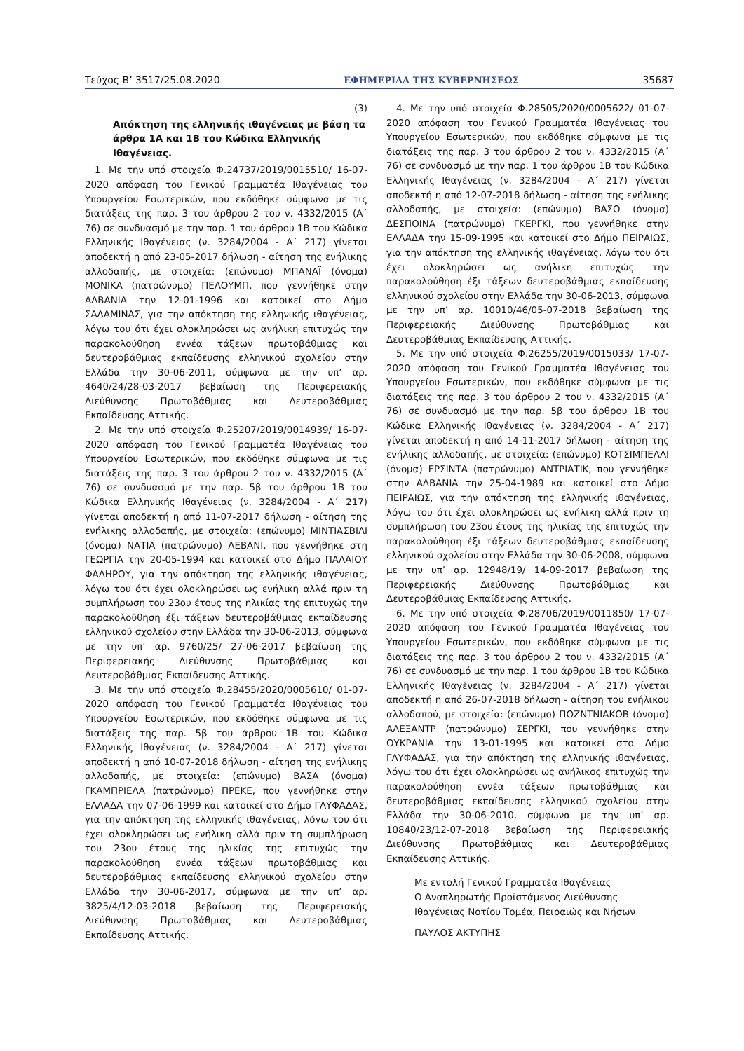Τεύχος Β’ 3517/25.08.2020 ΕΦΗΜΕΡΙΔΑ ΤΗΣ ΚΥΒΕΡΝΗΣΕΩΣ 35687
(3)
Απόκτηση της ελληνικής ιθαγένειας με βάση τα άρθρα 1Α και 1Β του Κώδικα Ελληνικής Ιθαγένειας.
1. Με την υπό στοιχεία Φ.24737/2019/0015510/ 16-07-2020 απόφαση του Γενικού Γραμματέα Ιθαγένειας του Υπουργείου Εσωτερικών, που εκδόθηκε σύμφωνα με τις διατάξεις της παρ. 3 του άρθρου 2 του ν. 4332/2015 (Α΄ 76) σε συνδυασμό με την παρ. 1 του άρθρου 1Β του Κώδικα Ελληνικής Ιθαγένειας (ν. 3284/2004 - Α΄ 217) γίνεται αποδεκτή η από 23-05-2017 δήλωση - αίτηση της ενήλικης αλλοδαπής, με στοιχεία: (επώνυμο) ΜΠΑΝΑΪ (όνομα) ΜΟΝΙΚΑ (πατρώνυμο) ΠΕΛΟΥΜΠ, που γεννήθηκε στην ΑΛΒΑΝΙΑ την 12-01-1996 και κατοικεί στο Δήμο ΣΑΛΑΜΙΝΑΣ, για την απόκτηση της ελληνικής ιθαγένειας, λόγω του ότι έχει ολοκληρώσει ως ανήλικη επιτυχώς την παρακολούθηση εννέα τάξεων πρωτοβάθμιας και δευτεροβάθμιας εκπαίδευσης ελληνικού σχολείου στην Ελλάδα την 30-06-2011, σύμφωνα με την υπ’ αρ. 4640/24/28-03-2017 βεβαίωση της Περιφερειακής Διεύθυνσης Πρωτοβάθμιας και Δευτεροβάθμιας Εκπαίδευσης Αττικής.
2. Με την υπό στοιχεία Φ.25207/2019/0014939/ 16-07-2020 απόφαση του Γενικού Γραμματέα Ιθαγένειας του Υπουργείου Εσωτερικών, που εκδόθηκε σύμφωνα με τις διατάξεις της παρ. 3 του άρθρου 2 του ν. 4332/2015 (Α΄ 76) σε συνδυασμό με την παρ. 5β του άρθρου 1Β του Κώδικα Ελληνικής Ιθαγένειας (ν. 3284/2004 - Α΄ 217) γίνεται αποδεκτή η από 11-07-2017 δήλωση - αίτηση της ενήλικης αλλοδαπής, με στοιχεία: (επώνυμο) ΜΙΝΤΙΑΣΒΙΛΙ (όνομα) ΝΑΤΙΑ (πατρώνυμο) ΛΕΒΑΝΙ, που γεννήθηκε στη ΓΕΩΡΓΙΑ την 20-05-1994 και κατοικεί στο Δήμο ΠΑΛΑΙΟΥ ΦΑΛΗΡΟΥ, για την απόκτηση της ελληνικής ιθαγένειας, λόγω του ότι έχει ολοκληρώσει ως ενήλικη αλλά πριν τη συμπλήρωση του 23ου έτους της ηλικίας της επιτυχώς την παρακολούθηση έξι τάξεων δευτεροβάθμιας εκπαίδευσης ελληνικού σχολείου στην Ελλάδα την 30-06-2013, σύμφωνα με την υπ’ αρ. 9760/25/ 27-06-2017 βεβαίωση της Περιφερειακής Διεύθυνσης Πρωτοβάθμιας και Δευτεροβάθμιας Εκπαίδευσης Αττικής.
3. Με την υπό στοιχεία Φ.28455/2020/0005610/ 01-07-2020 απόφαση του Γενικού Γραμματέα Ιθαγένειας του Υπουργείου Εσωτερικών, που εκδόθηκε σύμφωνα με τις διατάξεις της παρ. 5β του άρθρου 1Β του Κώδικα Ελληνικής Ιθαγένειας (ν. 3284/2004 - Α΄ 217) γίνεται αποδεκτή η από 10-07-2018 δήλωση - αίτηση της ενήλικης αλλοδαπής, με στοιχεία: (επώνυμο) ΒΑΣΑ (όνομα) ΓΚΑΜΠΡΙΕΛΑ (πατρώνυμο) ΠΡΕΚΕ, που γεννήθηκε στην ΕΛΛΑΔΑ την 07-06-1999 και κατοικεί στο Δήμο ΓΛΥΦΑΔΑΣ, για την απόκτηση της ελληνικής ιθαγένειας, λόγω του ότι έχει ολοκληρώσει ως ενήλικη αλλά πριν τη συμπλήρωση του 23ου έτους της ηλικίας της επιτυχώς την παρακολούθηση εννέα τάξεων πρωτοβάθμιας και δευτεροβάθμιας εκπαίδευσης ελληνικού σχολείου στην Ελλάδα την 30-06-2017, σύμφωνα με την υπ’ αρ. 3825/4/12-03-2018 βεβαίωση της Περιφερειακής Διεύθυνσης Πρωτοβάθμιας και Δευτεροβάθμιας Εκπαίδευσης Αττικής.
4. Με την υπό στοιχεία Φ.28505/2020/0005622/ 01-07-2020 απόφαση του Γενικού Γραμματέα Ιθαγένειας του Υπουργείου Εσωτερικών, που εκδόθηκε σύμφωνα με τις διατάξεις της παρ. 3 του άρθρου 2 του ν. 4332/2015 (Α΄ 76) σε συνδυασμό με την παρ. 1 του άρθρου 1Β του Κώδικα Ελληνικής Ιθαγένειας (ν. 3284/2004 - Α΄ 217) γίνεται αποδεκτή η από 12-07-2018 δήλωση - αίτηση της ενήλικης αλλοδαπής, με στοιχεία: (επώνυμο) ΒΑΣΟ (όνομα) ΔΕΣΠΟΙΝΑ (πατρώνυμο) ΓΚΕΡΓΚΙ, που γεννήθηκε στην ΕΛΛΑΔΑ την 15-09-1995 και κατοικεί στο Δήμο ΠΕΙΡΑΙΩΣ, για την απόκτηση της ελληνικής ιθαγένειας, λόγω του ότι έχει ολοκληρώσει ως ανήλικη επιτυχώς την παρακολούθηση έξι τάξεων δευτεροβάθμιας εκπαίδευσης ελληνικού σχολείου στην Ελλάδα την 30-06-2013, σύμφωνα με την υπ’ αρ. 10010/46/05-07-2018 βεβαίωση της Περιφερειακής Διεύθυνσης Πρωτοβάθμιας και Δευτεροβάθμιας Εκπαίδευσης Αττικής.
5. Με την υπό στοιχεία Φ.26255/2019/0015033/ 17-07-2020 απόφαση του Γενικού Γραμματέα Ιθαγένειας του Υπουργείου Εσωτερικών, που εκδόθηκε σύμφωνα με τις διατάξεις της παρ. 3 του άρθρου 2 του ν. 4332/2015 (Α΄ 76) σε συνδυασμό με την παρ. 5β του άρθρου 1Β του Κώδικα Ελληνικής Ιθαγένειας (ν. 3284/2004 - Α΄ 217) γίνεται αποδεκτή η από 14-11-2017 δήλωση - αίτηση της ενήλικης αλλοδαπής, με στοιχεία: (επώνυμο) ΚΟΤΣΙΜΠΕΛΛΙ (όνομα) ΕΡΣΙΝΤΑ (πατρώνυμο) ΑΝΤΡΙΑΤΙΚ, που γεννήθηκε στην ΑΛΒΑΝΙΑ την 25-04-1989 και κατοικεί στο Δήμο ΠΕΙΡΑΙΩΣ, για την απόκτηση της ελληνικής ιθαγένειας, λόγω του ότι έχει ολοκληρώσει ως ενήλικη αλλά πριν τη συμπλήρωση του 23ου έτους της ηλικίας της επιτυχώς την παρακολούθηση έξι τάξεων δευτεροβάθμιας εκπαίδευσης ελληνικού σχολείου στην Ελλάδα την 30-06-2008, σύμφωνα με την υπ’ αρ. 12948/19/ 14-09-2017 βεβαίωση της Περιφερειακής Διεύθυνσης Πρωτοβάθμιας και Δευτεροβάθμιας Εκπαίδευσης Αττικής.
6. Με την υπό στοιχεία Φ.28706/2019/0011850/ 17-07-2020 απόφαση του Γενικού Γραμματέα Ιθαγένειας του Υπουργείου Εσωτερικών, που εκδόθηκε σύμφωνα με τις διατάξεις της παρ. 3 του άρθρου 2 του ν. 4332/2015 (Α΄ 76) σε συνδυασμό με την παρ. 1 του άρθρου 1Β του Κώδικα Ελληνικής Ιθαγένειας (ν. 3284/2004 - Α΄ 217) γίνεται αποδεκτή η από 26-07-2018 δήλωση - αίτηση του ενήλικου αλλοδαπού, με στοιχεία: (επώνυμο) ΠΟΖΝΤΝΙΑΚΟΒ (όνομα) ΑΛΕΞΑΝΤΡ (πατρώνυμο) ΣΕΡΓΚΙ, που γεννήθηκε στην ΟΥΚΡΑΝΙΑ την 13-01-1995 και κατοικεί στο Δήμο ΓΛΥΦΑΔΑΣ, για την απόκτηση της ελληνικής ιθαγένειας, λόγω του ότι έχει ολοκληρώσει ως ανήλικος επιτυχώς την παρακολούθηση εννέα τάξεων πρωτοβάθμιας και δευτεροβάθμιας εκπαίδευσης ελληνικού σχολείου στην Ελλάδα την 30-06-2010, σύμφωνα με την υπ’ αρ. 10840/23/12-07-2018 βεβαίωση της Περιφερειακής Διεύθυνσης Πρωτοβάθμιας και Δευτεροβάθμιας Εκπαίδευσης Αττικής.
Με εντολή Γενικού Γραμματέα Ιθαγένειας
Ο Αναπληρωτής Προϊστάμενος Διεύθυνσης
Ιθαγένειας Νοτίου Τομέα, Πειραιώς και Νήσων
ΠΑΥΛΟΣ ΑΚΤΥΠΗΣ